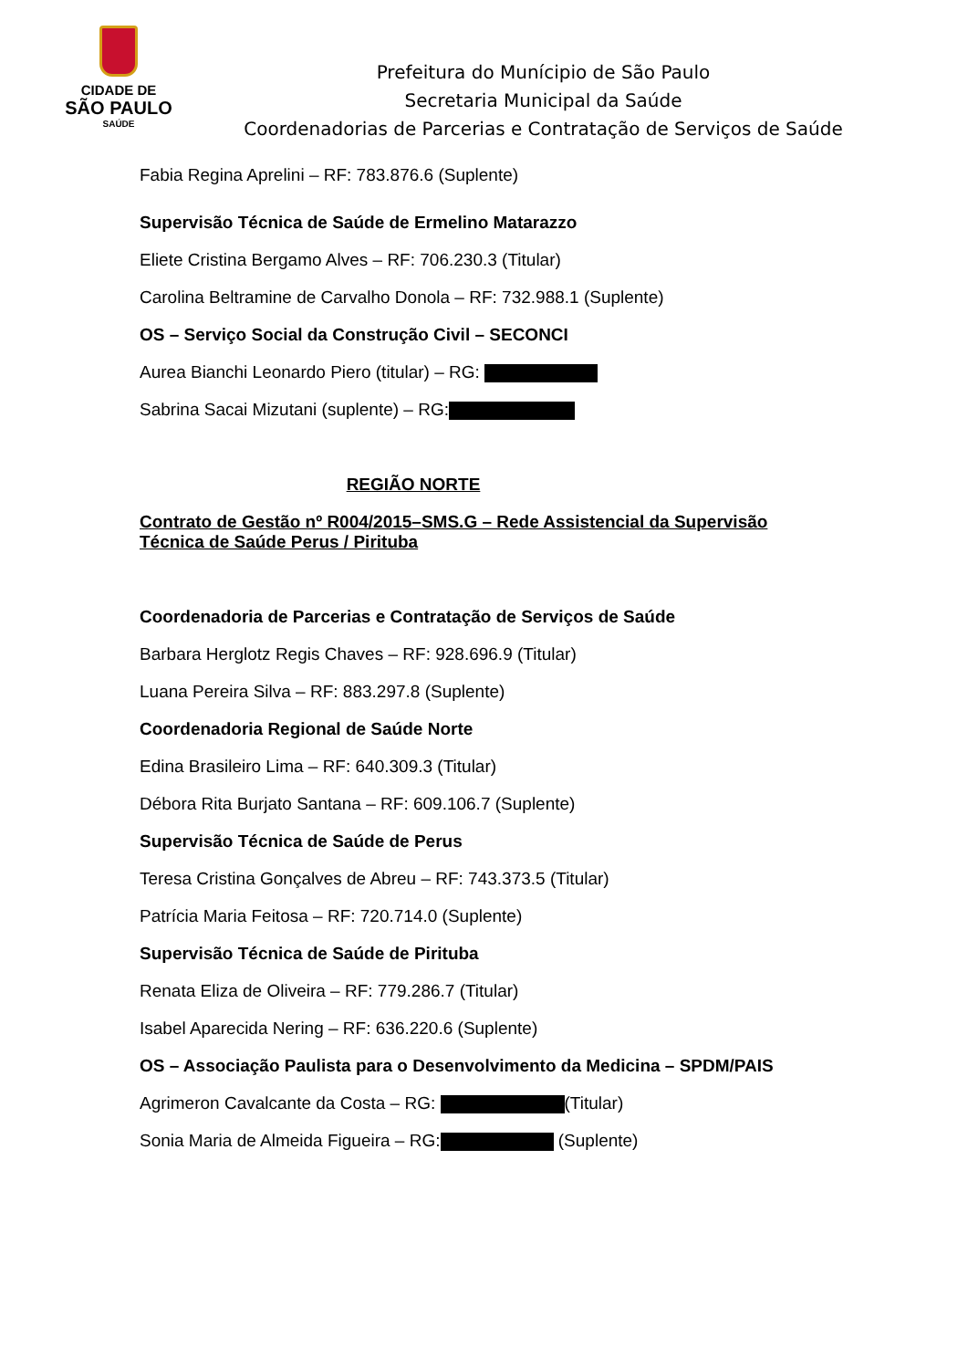CIDADE DE
SÃO PAULO
SAÚDE
Prefeitura do Munícipio de São Paulo
Secretaria Municipal da Saúde
Coordenadorias de Parcerias e Contratação de Serviços de Saúde
Fabia Regina Aprelini – RF: 783.876.6 (Suplente)
Supervisão Técnica de Saúde de Ermelino Matarazzo
Eliete Cristina Bergamo Alves – RF: 706.230.3 (Titular)
Carolina Beltramine de Carvalho Donola – RF: 732.988.1 (Suplente)
OS – Serviço Social da Construção Civil – SECONCI
Aurea Bianchi Leonardo Piero (titular) – RG:
Sabrina Sacai Mizutani (suplente) – RG:
REGIÃO NORTE
Contrato de Gestão nº R004/2015–SMS.G – Rede Assistencial da Supervisão Técnica de Saúde Perus / Pirituba
Coordenadoria de Parcerias e Contratação de Serviços de Saúde
Barbara Herglotz Regis Chaves – RF: 928.696.9 (Titular)
Luana Pereira Silva – RF: 883.297.8 (Suplente)
Coordenadoria Regional de Saúde Norte
Edina Brasileiro Lima – RF: 640.309.3 (Titular)
Débora Rita Burjato Santana – RF: 609.106.7 (Suplente)
Supervisão Técnica de Saúde de Perus
Teresa Cristina Gonçalves de Abreu – RF: 743.373.5 (Titular)
Patrícia Maria Feitosa – RF: 720.714.0 (Suplente)
Supervisão Técnica de Saúde de Pirituba
Renata Eliza de Oliveira – RF: 779.286.7 (Titular)
Isabel Aparecida Nering – RF: 636.220.6 (Suplente)
OS – Associação Paulista para o Desenvolvimento da Medicina – SPDM/PAIS
Agrimeron Cavalcante da Costa – RG: (Titular)
Sonia Maria de Almeida Figueira – RG: (Suplente)